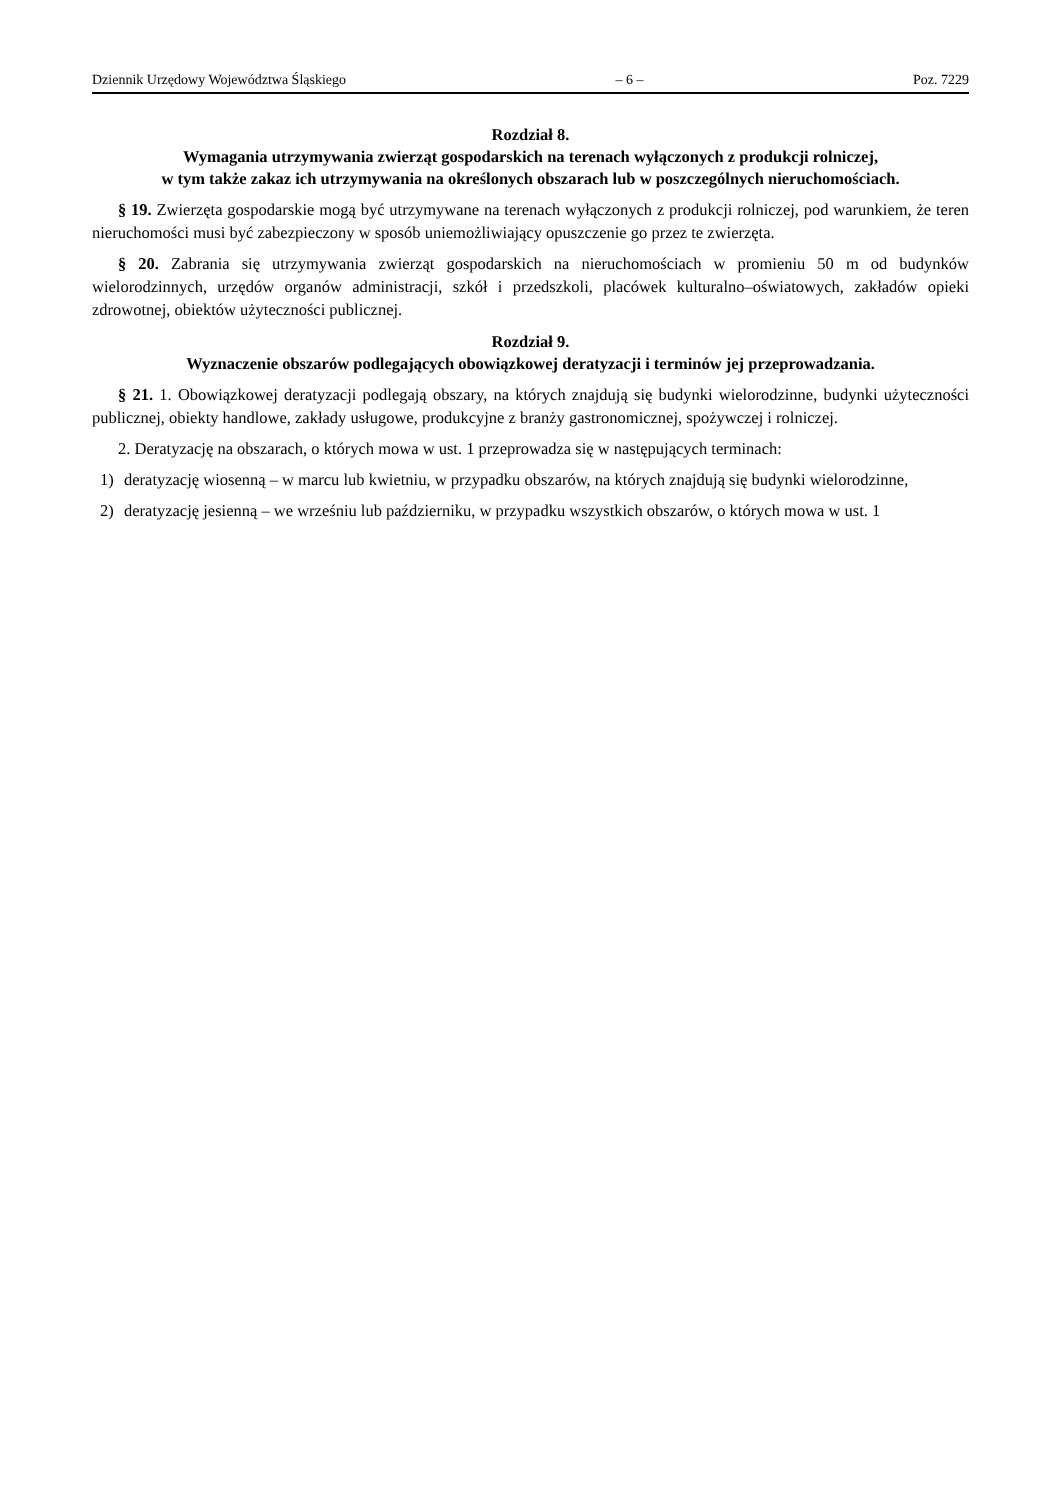Dziennik Urzędowy Województwa Śląskiego – 6 – Poz. 7229
Rozdział 8.
Wymagania utrzymywania zwierząt gospodarskich na terenach wyłączonych z produkcji rolniczej,
w tym także zakaz ich utrzymywania na określonych obszarach lub w poszczególnych nieruchomościach.
§ 19. Zwierzęta gospodarskie mogą być utrzymywane na terenach wyłączonych z produkcji rolniczej, pod warunkiem, że teren nieruchomości musi być zabezpieczony w sposób uniemożliwiający opuszczenie go przez te zwierzęta.
§ 20. Zabrania się utrzymywania zwierząt gospodarskich na nieruchomościach w promieniu 50 m od budynków wielorodzinnych, urzędów organów administracji, szkół i przedszkoli, placówek kulturalno–oświatowych, zakładów opieki zdrowotnej, obiektów użyteczności publicznej.
Rozdział 9.
Wyznaczenie obszarów podlegających obowiązkowej deratyzacji i terminów jej przeprowadzania.
§ 21. 1. Obowiązkowej deratyzacji podlegają obszary, na których znajdują się budynki wielorodzinne, budynki użyteczności publicznej, obiekty handlowe, zakłady usługowe, produkcyjne z branży gastronomicznej, spożywczej i rolniczej.
2. Deratyzację na obszarach, o których mowa w ust. 1 przeprowadza się w następujących terminach:
1) deratyzację wiosenną – w marcu lub kwietniu, w przypadku obszarów, na których znajdują się budynki wielorodzinne,
2) deratyzację jesienną – we wrześniu lub październiku, w przypadku wszystkich obszarów, o których mowa w ust. 1